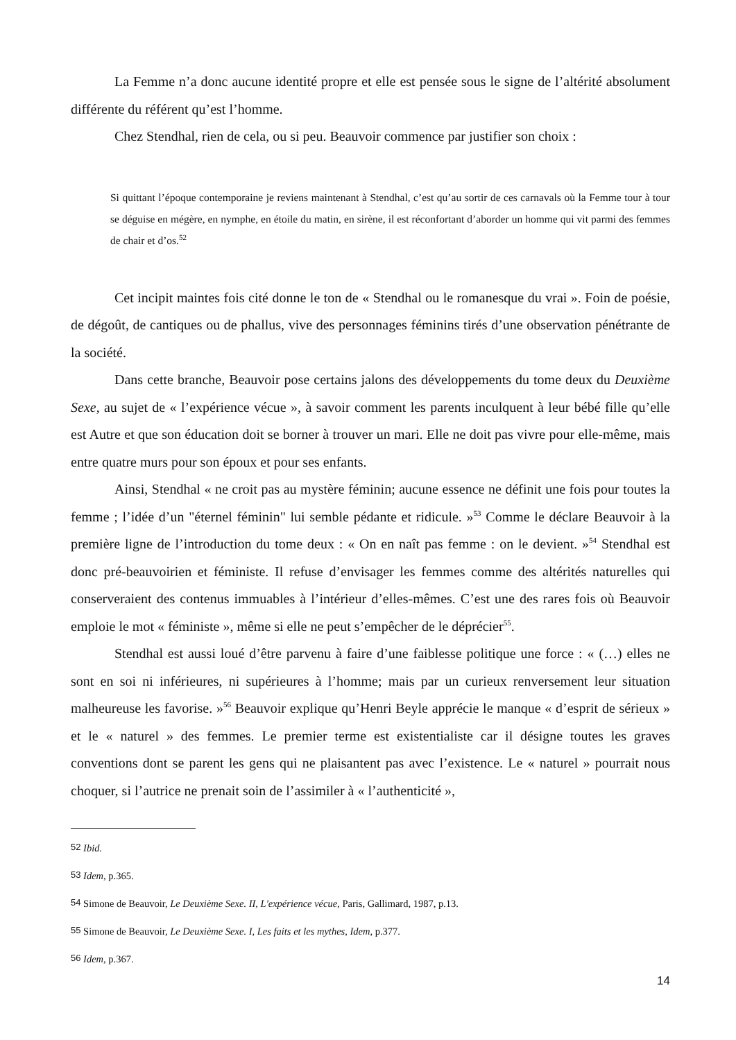La Femme n’a donc aucune identité propre et elle est pensée sous le signe de l’altérité absolument différente du référent qu’est l’homme.
Chez Stendhal, rien de cela, ou si peu. Beauvoir commence par justifier son choix :
Si quittant l’époque contemporaine je reviens maintenant à Stendhal, c’est qu’au sortir de ces carnavals où la Femme tour à tour se déguise en mégère, en nymphe, en étoile du matin, en sirène, il est réconfortant d’aborder un homme qui vit parmi des femmes de chair et d’os.<sup>52</sup>
Cet incipit maintes fois cité donne le ton de « Stendhal ou le romanesque du vrai ». Foin de poésie, de dégoût, de cantiques ou de phallus, vive des personnages féminins tirés d’une observation pénétrante de la société.
Dans cette branche, Beauvoir pose certains jalons des développements du tome deux du Deuxième Sexe, au sujet de « l’expérience vécue », à savoir comment les parents inculquent à leur bébé fille qu’elle est Autre et que son éducation doit se borner à trouver un mari. Elle ne doit pas vivre pour elle-même, mais entre quatre murs pour son époux et pour ses enfants.
Ainsi, Stendhal « ne croit pas au mystère féminin; aucune essence ne définit une fois pour toutes la femme ; l’idée d’un "éternel féminin" lui semble pédante et ridicule. »<sup>53</sup> Comme le déclare Beauvoir à la première ligne de l’introduction du tome deux : « On en naît pas femme : on le devient. »<sup>54</sup> Stendhal est donc pré-beauvoirien et féministe. Il refuse d’envisager les femmes comme des altérités naturelles qui conserveraient des contenus immuables à l’intérieur d’elles-mêmes. C’est une des rares fois où Beauvoir emploie le mot « féministe », même si elle ne peut s’empêcher de le déprécier<sup>55</sup>.
Stendhal est aussi loué d’être parvenu à faire d’une faiblesse politique une force : « (…) elles ne sont en soi ni inférieures, ni supérieures à l’homme; mais par un curieux renversement leur situation malheureuse les favorise. »<sup>56</sup> Beauvoir explique qu’Henri Beyle apprécie le manque « d’esprit de sérieux » et le « naturel » des femmes. Le premier terme est existentialiste car il désigne toutes les graves conventions dont se parent les gens qui ne plaisantent pas avec l’existence. Le « naturel » pourrait nous choquer, si l’autrice ne prenait soin de l’assimiler à « l’authenticité »,
<sup>52</sup> Ibid.
<sup>53</sup> Idem, p.365.
<sup>54</sup> Simone de Beauvoir, Le Deuxième Sexe. II, L'expérience vécue, Paris, Gallimard, 1987, p.13.
<sup>55</sup> Simone de Beauvoir, Le Deuxième Sexe. I, Les faits et les mythes, Idem, p.377.
<sup>56</sup> Idem, p.367.
14